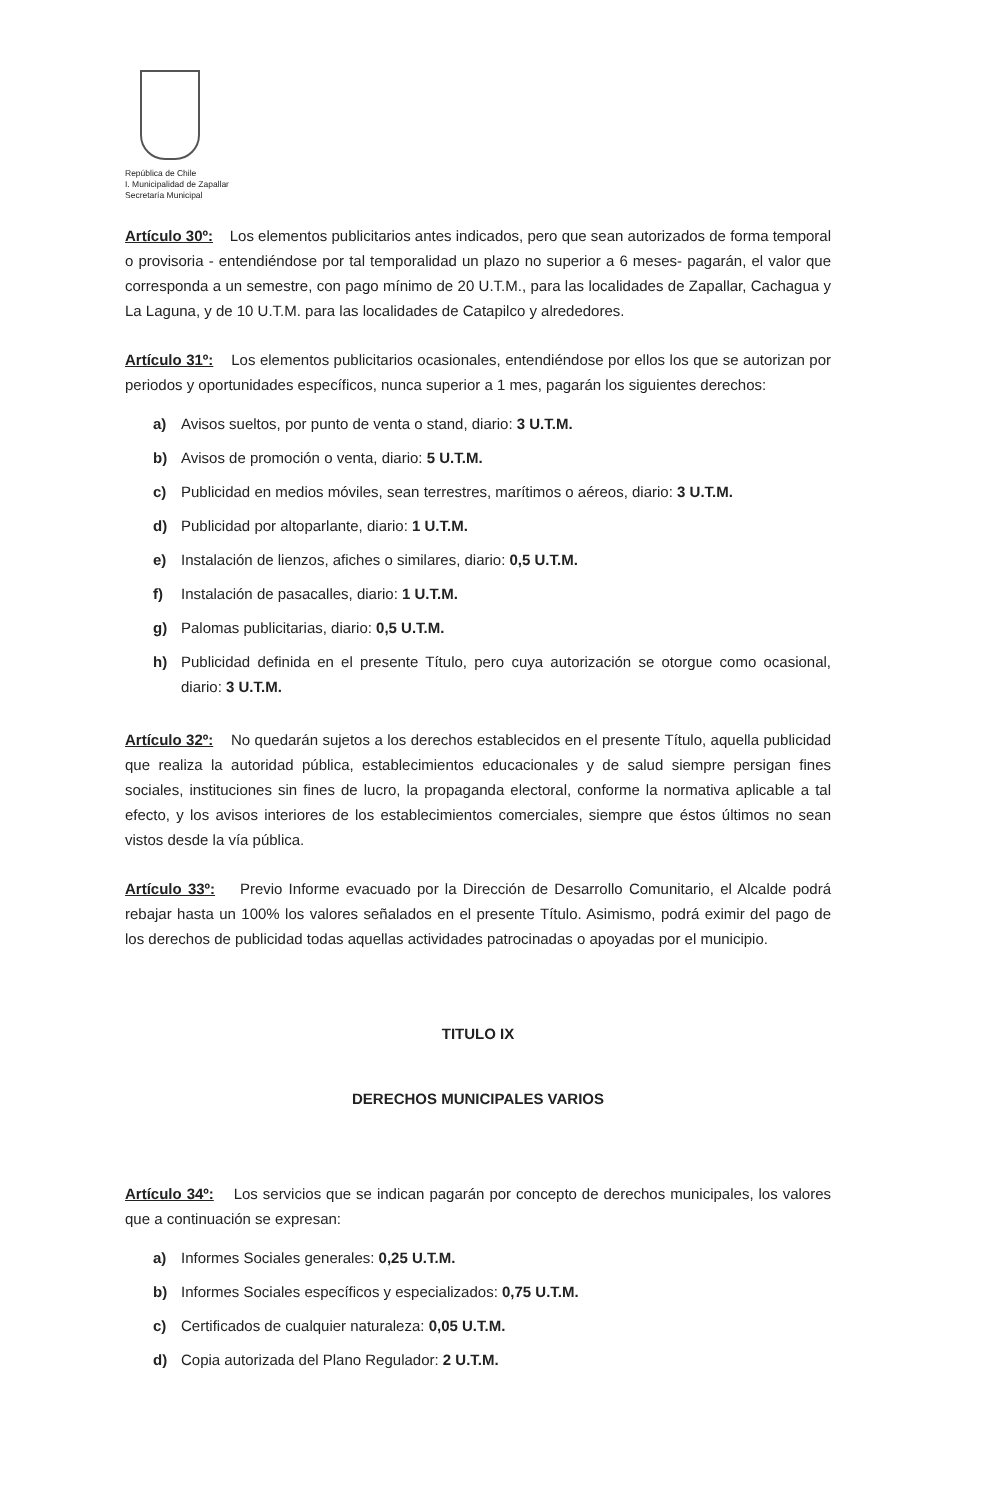República de Chile
I. Municipalidad de Zapallar
Secretaría Municipal
Artículo 30º: Los elementos publicitarios antes indicados, pero que sean autorizados de forma temporal o provisoria - entendiéndose por tal temporalidad un plazo no superior a 6 meses- pagarán, el valor que corresponda a un semestre, con pago mínimo de 20 U.T.M., para las localidades de Zapallar, Cachagua y La Laguna, y de 10 U.T.M. para las localidades de Catapilco y alrededores.
Artículo 31º: Los elementos publicitarios ocasionales, entendiéndose por ellos los que se autorizan por periodos y oportunidades específicos, nunca superior a 1 mes, pagarán los siguientes derechos:
a) Avisos sueltos, por punto de venta o stand, diario: 3 U.T.M.
b) Avisos de promoción o venta, diario: 5 U.T.M.
c) Publicidad en medios móviles, sean terrestres, marítimos o aéreos, diario: 3 U.T.M.
d) Publicidad por altoparlante, diario: 1 U.T.M.
e) Instalación de lienzos, afiches o similares, diario: 0,5 U.T.M.
f) Instalación de pasacalles, diario: 1 U.T.M.
g) Palomas publicitarias, diario: 0,5 U.T.M.
h) Publicidad definida en el presente Título, pero cuya autorización se otorgue como ocasional, diario: 3 U.T.M.
Artículo 32º: No quedarán sujetos a los derechos establecidos en el presente Título, aquella publicidad que realiza la autoridad pública, establecimientos educacionales y de salud siempre persigan fines sociales, instituciones sin fines de lucro, la propaganda electoral, conforme la normativa aplicable a tal efecto, y los avisos interiores de los establecimientos comerciales, siempre que éstos últimos no sean vistos desde la vía pública.
Artículo 33º: Previo Informe evacuado por la Dirección de Desarrollo Comunitario, el Alcalde podrá rebajar hasta un 100% los valores señalados en el presente Título. Asimismo, podrá eximir del pago de los derechos de publicidad todas aquellas actividades patrocinadas o apoyadas por el municipio.
TITULO IX
DERECHOS MUNICIPALES VARIOS
Artículo 34º: Los servicios que se indican pagarán por concepto de derechos municipales, los valores que a continuación se expresan:
a) Informes Sociales generales: 0,25 U.T.M.
b) Informes Sociales específicos y especializados: 0,75 U.T.M.
c) Certificados de cualquier naturaleza: 0,05 U.T.M.
d) Copia autorizada del Plano Regulador: 2 U.T.M.